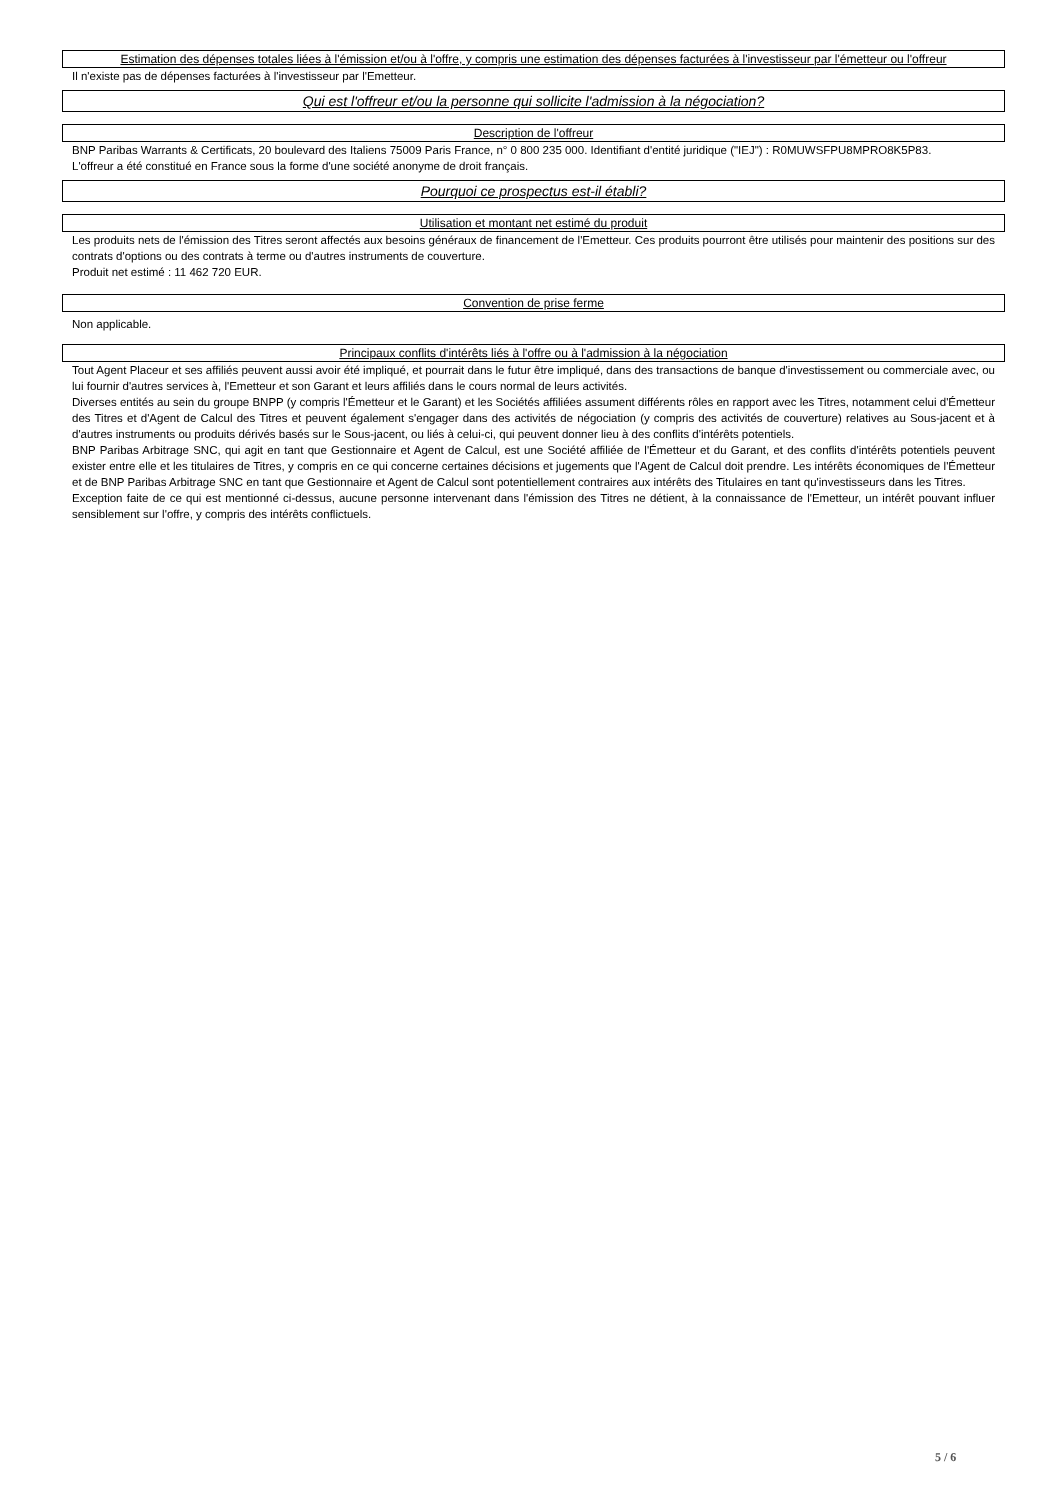Estimation des dépenses totales liées à l'émission et/ou à l'offre, y compris une estimation des dépenses facturées à l'investisseur par l'émetteur ou l'offreur
Il n'existe pas de dépenses facturées à l'investisseur par l'Emetteur.
Qui est l'offreur et/ou la personne qui sollicite l'admission à la négociation?
Description de l'offreur
BNP Paribas Warrants & Certificats, 20 boulevard des Italiens 75009 Paris France, n° 0 800 235 000. Identifiant d'entité juridique ("IEJ") : R0MUWSFPU8MPRO8K5P83.
L'offreur a été constitué en France sous la forme d'une société anonyme de droit français.
Pourquoi ce prospectus est-il établi?
Utilisation et montant net estimé du produit
Les produits nets de l'émission des Titres seront affectés aux besoins généraux de financement de l'Emetteur. Ces produits pourront être utilisés pour maintenir des positions sur des contrats d'options ou des contrats à terme ou d'autres instruments de couverture.
Produit net estimé : 11 462 720 EUR.
Convention de prise ferme
Non applicable.
Principaux conflits d'intérêts liés à l'offre ou à l'admission à la négociation
Tout Agent Placeur et ses affiliés peuvent aussi avoir été impliqué, et pourrait dans le futur être impliqué, dans des transactions de banque d'investissement ou commerciale avec, ou lui fournir d'autres services à, l'Emetteur et son Garant et leurs affiliés dans le cours normal de leurs activités.
Diverses entités au sein du groupe BNPP (y compris l'Émetteur et le Garant) et les Sociétés affiliées assument différents rôles en rapport avec les Titres, notamment celui d'Émetteur des Titres et d'Agent de Calcul des Titres et peuvent également s'engager dans des activités de négociation (y compris des activités de couverture) relatives au Sous-jacent et à d'autres instruments ou produits dérivés basés sur le Sous-jacent, ou liés à celui-ci, qui peuvent donner lieu à des conflits d'intérêts potentiels.
BNP Paribas Arbitrage SNC, qui agit en tant que Gestionnaire et Agent de Calcul, est une Société affiliée de l'Émetteur et du Garant, et des conflits d'intérêts potentiels peuvent exister entre elle et les titulaires de Titres, y compris en ce qui concerne certaines décisions et jugements que l'Agent de Calcul doit prendre. Les intérêts économiques de l'Émetteur et de BNP Paribas Arbitrage SNC en tant que Gestionnaire et Agent de Calcul sont potentiellement contraires aux intérêts des Titulaires en tant qu'investisseurs dans les Titres.
Exception faite de ce qui est mentionné ci-dessus, aucune personne intervenant dans l'émission des Titres ne détient, à la connaissance de l'Emetteur, un intérêt pouvant influer sensiblement sur l'offre, y compris des intérêts conflictuels.
5 / 6